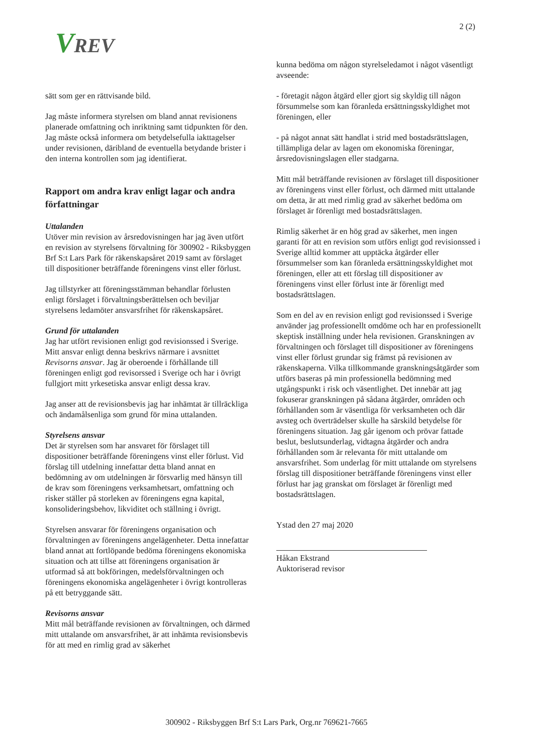VREV
2 (2)
sätt som ger en rättvisande bild.
Jag måste informera styrelsen om bland annat revisionens planerade omfattning och inriktning samt tidpunkten för den. Jag måste också informera om betydelsefulla iakttagelser under revisionen, däribland de eventuella betydande brister i den interna kontrollen som jag identifierat.
Rapport om andra krav enligt lagar och andra författningar
Uttalanden
Utöver min revision av årsredovisningen har jag även utfört en revision av styrelsens förvaltning för 300902 - Riksbyggen Brf S:t Lars Park för räkenskapsåret 2019 samt av förslaget till dispositioner beträffande föreningens vinst eller förlust.
Jag tillstyrker att föreningsstämman behandlar förlusten enligt förslaget i förvaltningsberättelsen och beviljar styrelsens ledamöter ansvarsfrihet för räkenskapsåret.
Grund för uttalanden
Jag har utfört revisionen enligt god revisionssed i Sverige. Mitt ansvar enligt denna beskrivs närmare i avsnittet Revisorns ansvar. Jag är oberoende i förhållande till föreningen enligt god revisorssed i Sverige och har i övrigt fullgjort mitt yrkesetiska ansvar enligt dessa krav.
Jag anser att de revisionsbevis jag har inhämtat är tillräckliga och ändamålsenliga som grund för mina uttalanden.
Styrelsens ansvar
Det är styrelsen som har ansvaret för förslaget till dispositioner beträffande föreningens vinst eller förlust. Vid förslag till utdelning innefattar detta bland annat en bedömning av om utdelningen är försvarlig med hänsyn till de krav som föreningens verksamhetsart, omfattning och risker ställer på storleken av föreningens egna kapital, konsolideringsbehov, likviditet och ställning i övrigt.
Styrelsen ansvarar för föreningens organisation och förvaltningen av föreningens angelägenheter. Detta innefattar bland annat att fortlöpande bedöma föreningens ekonomiska situation och att tillse att föreningens organisation är utformad så att bokföringen, medelsförvaltningen och föreningens ekonomiska angelägenheter i övrigt kontrolleras på ett betryggande sätt.
Revisorns ansvar
Mitt mål beträffande revisionen av förvaltningen, och därmed mitt uttalande om ansvarsfrihet, är att inhämta revisionsbevis för att med en rimlig grad av säkerhet
kunna bedöma om någon styrelseledamot i något väsentligt avseende:
- företagit någon åtgärd eller gjort sig skyldig till någon försummelse som kan föranleda ersättningsskyldighet mot föreningen, eller
- på något annat sätt handlat i strid med bostadsrättslagen, tillämpliga delar av lagen om ekonomiska föreningar, årsredovisningslagen eller stadgarna.
Mitt mål beträffande revisionen av förslaget till dispositioner av föreningens vinst eller förlust, och därmed mitt uttalande om detta, är att med rimlig grad av säkerhet bedöma om förslaget är förenligt med bostadsrättslagen.
Rimlig säkerhet är en hög grad av säkerhet, men ingen garanti för att en revision som utförs enligt god revisionssed i Sverige alltid kommer att upptäcka åtgärder eller försummelser som kan föranleda ersättningsskyldighet mot föreningen, eller att ett förslag till dispositioner av föreningens vinst eller förlust inte är förenligt med bostadsrättslagen.
Som en del av en revision enligt god revisionssed i Sverige använder jag professionellt omdöme och har en professionellt skeptisk inställning under hela revisionen. Granskningen av förvaltningen och förslaget till dispositioner av föreningens vinst eller förlust grundar sig främst på revisionen av räkenskaperna. Vilka tillkommande granskningsåtgärder som utförs baseras på min professionella bedömning med utgångspunkt i risk och väsentlighet. Det innebär att jag fokuserar granskningen på sådana åtgärder, områden och förhållanden som är väsentliga för verksamheten och där avsteg och överträdelser skulle ha särskild betydelse för föreningens situation. Jag går igenom och prövar fattade beslut, beslutsunderlag, vidtagna åtgärder och andra förhållanden som är relevanta för mitt uttalande om ansvarsfrihet. Som underlag för mitt uttalande om styrelsens förslag till dispositioner beträffande föreningens vinst eller förlust har jag granskat om förslaget är förenligt med bostadsrättslagen.
Ystad den 27 maj 2020
Håkan Ekstrand
Auktoriserad revisor
300902 - Riksbyggen Brf S:t Lars Park, Org.nr 769621-7665